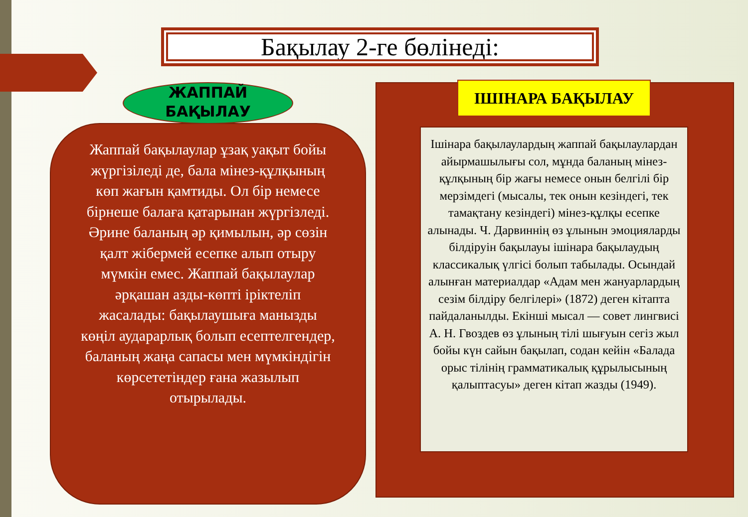Бақылау 2-ге бөлінеді:
Жаппай бақылаулар ұзақ уақыт бойы жүргізіледі де, бала мінез-құлқының көп жағын қамтиды. Ол бір немесе бірнеше балаға қатарынан жүргізледі. Әрине баланың әр қимылын, әр сөзін қалт жібермей есепке алып отыру мүмкін емес. Жаппай бақылаулар әрқашан азды-көпті іріктеліп жасалады: бақылаушыға манызды көңіл аударарлық болып есептелгендер, баланың жаңа сапасы мен мүмкіндігін көрсететіндер ғана жазылып отырылады.
ЖАППАЙ
БАҚЫЛАУ
ІШІНАРА БАҚЫЛАУ
Ішінара бақылаулардың жаппай бақылаулардан айырмашылығы сол, мұнда баланың мінез-құлқының бір жағы немесе онын белгілі бір мерзімдегі (мысалы, тек онын кезіндегі, тек тамақтану кезіндегі) мінез-құлқы есепке алынады. Ч. Дарвиннің өз ұлынын эмоцияларды білдіруін бақылауы ішінара бақылаудың классикалық үлгісі болып табылады. Осындай алынған материалдар «Адам мен жануарлардың сезім білдіру белгілері» (1872) деген кітапта пайдаланылды. Екінші мысал — совет лингвисі А. Н. Гвоздев өз ұлының тілі шығуын сегіз жыл бойы күн сайын бақылап, содан кейін «Балада орыс тілінің грамматикалық құрылысының қалыптасуы» деген кітап жазды (1949).